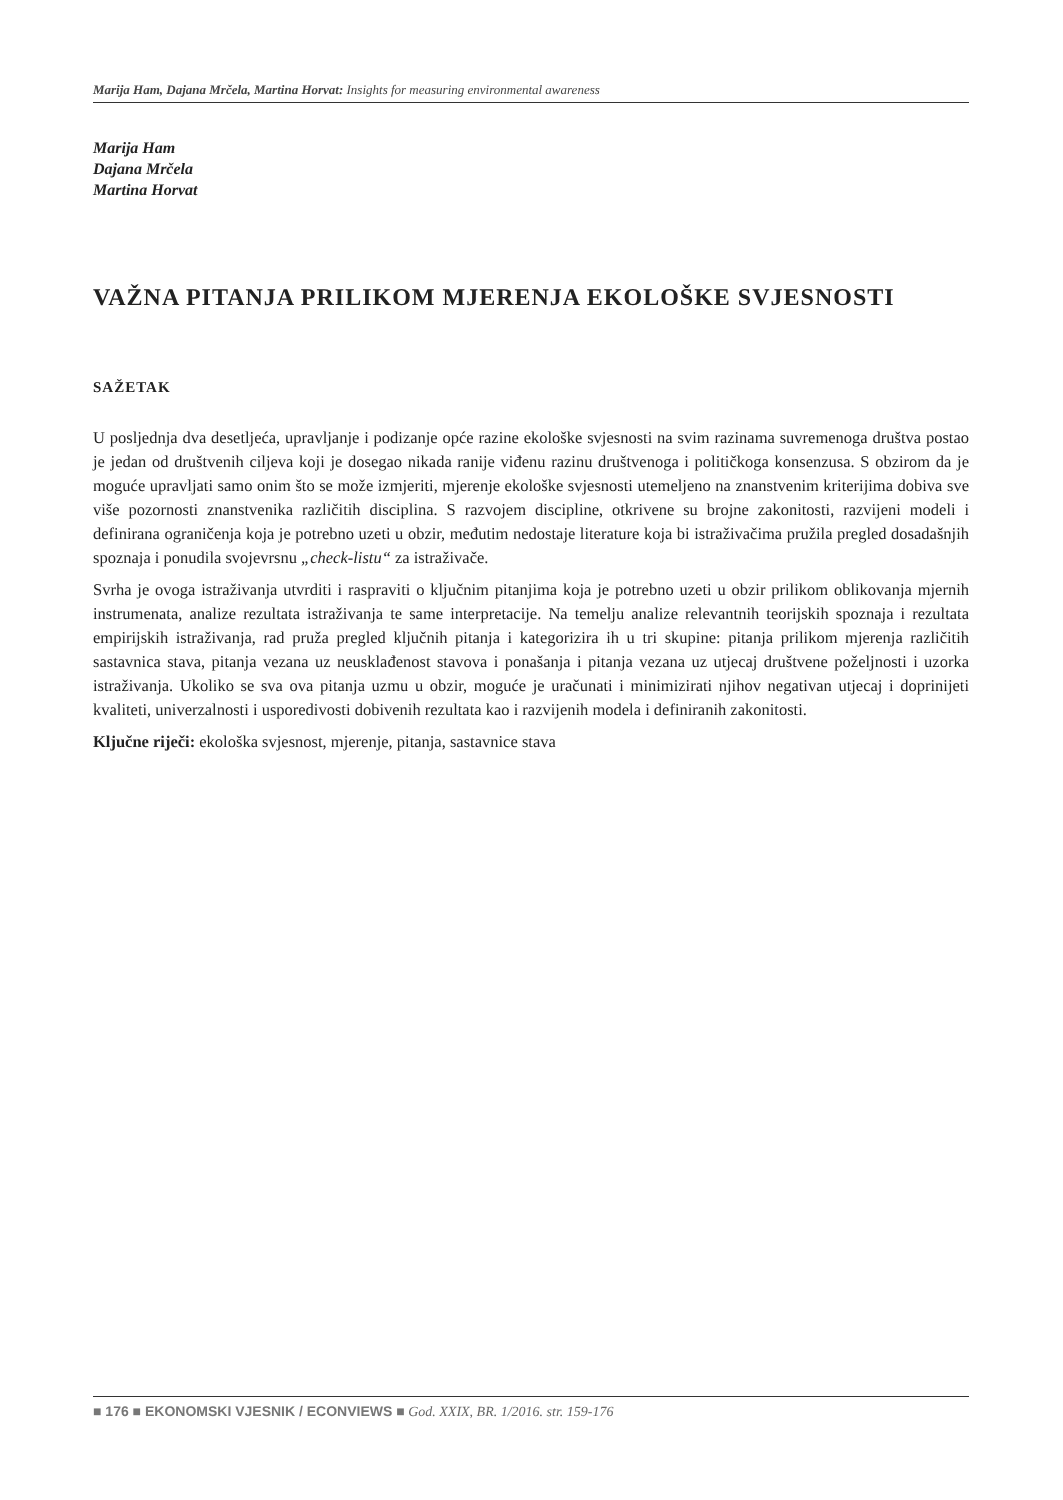Marija Ham, Dajana Mrčela, Martina Horvat: Insights for measuring environmental awareness
Marija Ham
Dajana Mrčela
Martina Horvat
VAŽNA PITANJA PRILIKOM MJERENJA EKOLOŠKE SVJESNOSTI
SAŽETAK
U posljednja dva desetljeća, upravljanje i podizanje opće razine ekološke svjesnosti na svim razinama suvremenoga društva postao je jedan od društvenih ciljeva koji je dosegao nikada ranije viđenu razinu društvenoga i političkoga konsenzusa. S obzirom da je moguće upravljati samo onim što se može izmjeriti, mjerenje ekološke svjesnosti utemeljeno na znanstvenim kriterijima dobiva sve više pozornosti znanstvenika različitih disciplina. S razvojem discipline, otkrivene su brojne zakonitosti, razvijeni modeli i definirana ograničenja koja je potrebno uzeti u obzir, međutim nedostaje literature koja bi istraživačima pružila pregled dosadašnjih spoznaja i ponudila svojevrsnu „check-listu“ za istraživače.
Svrha je ovoga istraživanja utvrditi i raspraviti o ključnim pitanjima koja je potrebno uzeti u obzir prilikom oblikovanja mjernih instrumenata, analize rezultata istraživanja te same interpretacije. Na temelju analize relevantnih teorijskih spoznaja i rezultata empirijskih istraživanja, rad pruža pregled ključnih pitanja i kategorizira ih u tri skupine: pitanja prilikom mjerenja različitih sastavnica stava, pitanja vezana uz neusklađenost stavova i ponašanja i pitanja vezana uz utjecaj društvene poželjnosti i uzorka istraživanja. Ukoliko se sva ova pitanja uzmu u obzir, moguće je uračunati i minimizirati njihov negativan utjecaj i doprinijeti kvaliteti, univerzalnosti i usporedivosti dobivenih rezultata kao i razvijenih modela i definiranih zakonitosti.
Ključne riječi: ekološka svjesnost, mjerenje, pitanja, sastavnice stava
■ 176 ■ EKONOMSKI VJESNIK / ECONVIEWS ■ God. XXIX, BR. 1/2016. str. 159-176